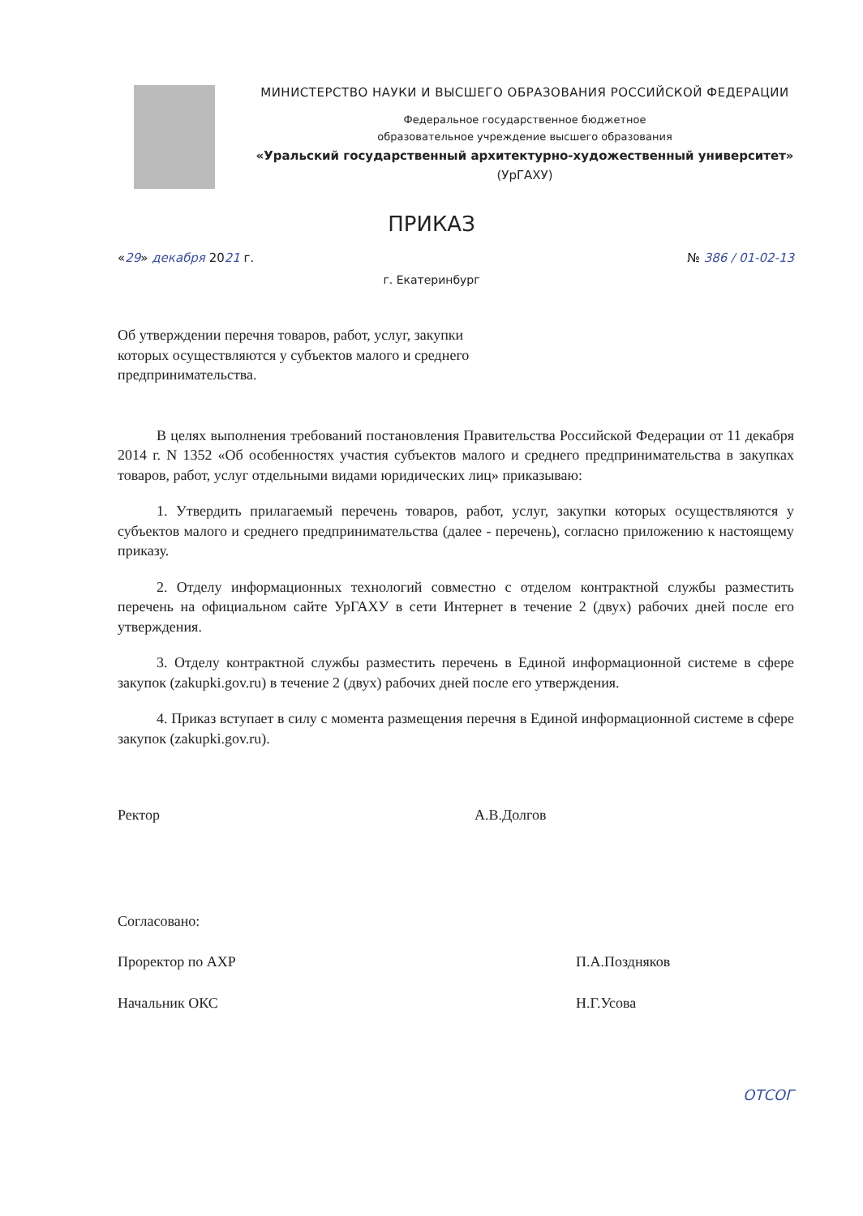МИНИСТЕРСТВО НАУКИ И ВЫСШЕГО ОБРАЗОВАНИЯ РОССИЙСКОЙ ФЕДЕРАЦИИ
Федеральное государственное бюджетное
образовательное учреждение высшего образования
«Уральский государственный архитектурно-художественный университет»
(УрГАХУ)
ПРИКАЗ
«29» декабря 2021 г. № 386 / 01-02-13
г. Екатеринбург
Об утверждении перечня товаров, работ, услуг, закупки которых осуществляются у субъектов малого и среднего предпринимательства.
В целях выполнения требований постановления Правительства Российской Федерации от 11 декабря 2014 г. N 1352 «Об особенностях участия субъектов малого и среднего предпринимательства в закупках товаров, работ, услуг отдельными видами юридических лиц» приказываю:
1. Утвердить прилагаемый перечень товаров, работ, услуг, закупки которых осуществляются у субъектов малого и среднего предпринимательства (далее - перечень), согласно приложению к настоящему приказу.
2. Отделу информационных технологий совместно с отделом контрактной службы разместить перечень на официальном сайте УрГАХУ в сети Интернет в течение 2 (двух) рабочих дней после его утверждения.
3. Отделу контрактной службы разместить перечень в Единой информационной системе в сфере закупок (zakupki.gov.ru) в течение 2 (двух) рабочих дней после его утверждения.
4. Приказ вступает в силу с момента размещения перечня в Единой информационной системе в сфере закупок (zakupki.gov.ru).
Ректор А.В.Долгов
Согласовано:
Проректор по АХР П.А.Поздняков
Начальник ОКС Н.Г.Усова
ОТСОГ